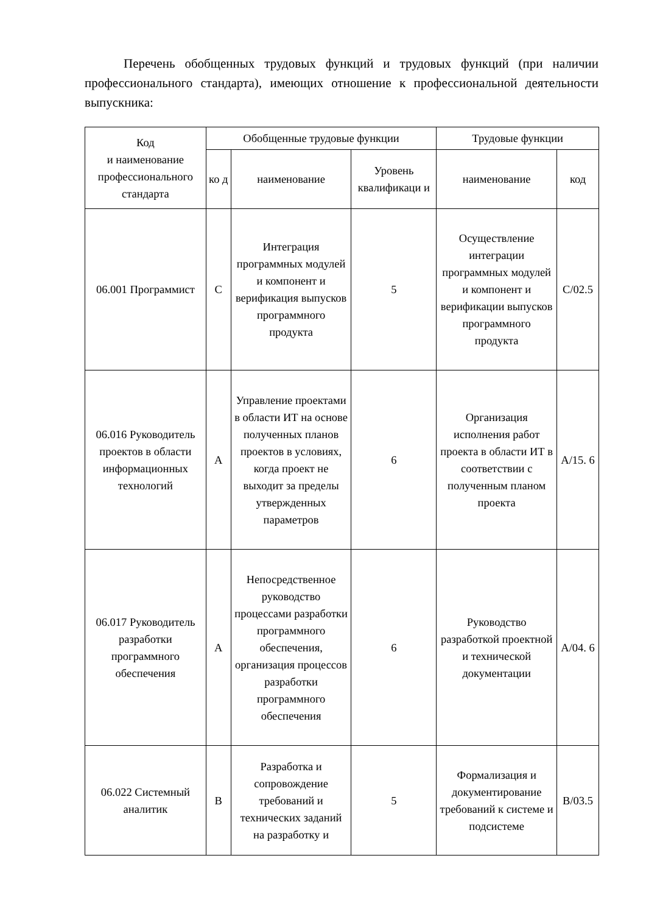Перечень обобщенных трудовых функций и трудовых функций (при наличии профессионального стандарта), имеющих отношение к профессиональной деятельности выпускника:
| Код и наименование профессионального стандарта | Обобщенные трудовые функции | | | Трудовые функции | |
| --- | --- | --- | --- | --- | --- |
| | ко д | наименование | Уровень квалификаци и | наименование | код |
| 06.001 Программист | C | Интеграция программных модулей и компонент и верификация выпусков программного продукта | 5 | Осуществление интеграции программных модулей и компонент и верификации выпусков программного продукта | C/02.5 |
| 06.016 Руководитель проектов в области информационных технологий | A | Управление проектами в области ИТ на основе полученных планов проектов в условиях, когда проект не выходит за пределы утвержденных параметров | 6 | Организация исполнения работ проекта в области ИТ в соответствии с полученным планом проекта | A/15. 6 |
| 06.017 Руководитель разработки программного обеспечения | A | Непосредственное руководство процессами разработки программного обеспечения, организация процессов разработки программного обеспечения | 6 | Руководство разработкой проектной и технической документации | A/04. 6 |
| 06.022 Системный аналитик | B | Разработка и сопровождение требований и технических заданий на разработку и | 5 | Формализация и документирование требований к системе и подсистеме | B/03.5 |